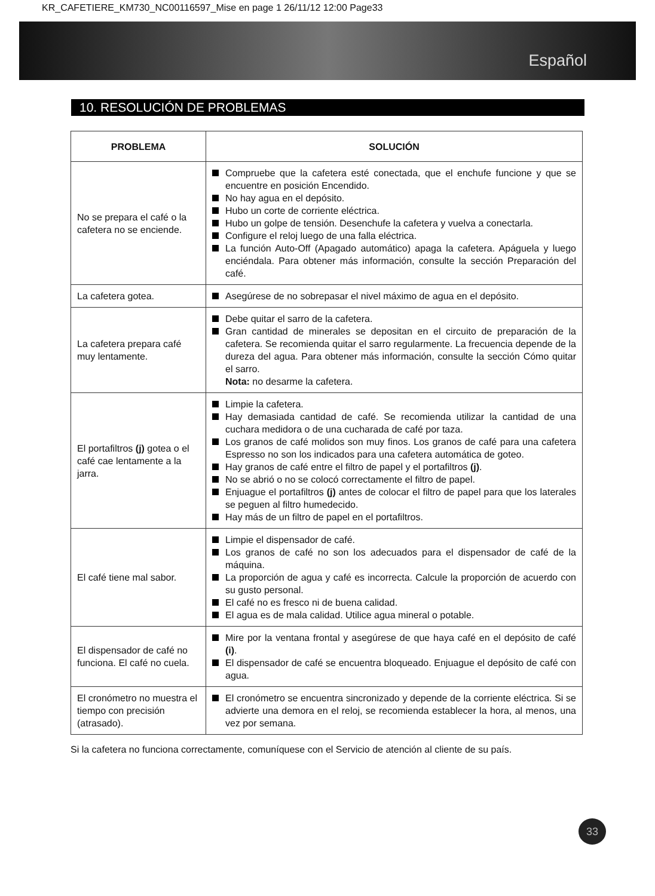KR_CAFETIERE_KM730_NC00116597_Mise en page 1 26/11/12 12:00 Page33
Español
10. RESOLUCIÓN DE PROBLEMAS
| PROBLEMA | SOLUCIÓN |
| --- | --- |
| No se prepara el café o la cafetera no se enciende. | Compruebe que la cafetera esté conectada, que el enchufe funcione y que se encuentre en posición Encendido. No hay agua en el depósito. Hubo un corte de corriente eléctrica. Hubo un golpe de tensión. Desenchufe la cafetera y vuelva a conectarla. Configure el reloj luego de una falla eléctrica. La función Auto-Off (Apagado automático) apaga la cafetera. Apáguela y luego enciéndala. Para obtener más información, consulte la sección Preparación del café. |
| La cafetera gotea. | Asegúrese de no sobrepasar el nivel máximo de agua en el depósito. |
| La cafetera prepara café muy lentamente. | Debe quitar el sarro de la cafetera. Gran cantidad de minerales se depositan en el circuito de preparación de la cafetera. Se recomienda quitar el sarro regularmente. La frecuencia depende de la dureza del agua. Para obtener más información, consulte la sección Cómo quitar el sarro. Nota: no desarme la cafetera. |
| El portafiltros (j) gotea o el café cae lentamente a la jarra. | Limpie la cafetera. Hay demasiada cantidad de café. Se recomienda utilizar la cantidad de una cuchara medidora o de una cucharada de café por taza. Los granos de café molidos son muy finos. Los granos de café para una cafetera Espresso no son los indicados para una cafetera automática de goteo. Hay granos de café entre el filtro de papel y el portafiltros (j) . No se abrió o no se colocó correctamente el filtro de papel. Enjuague el portafiltros (j) antes de colocar el filtro de papel para que los laterales se peguen al filtro humedecido. Hay más de un filtro de papel en el portafiltros. |
| El café tiene mal sabor. | Limpie el dispensador de café. Los granos de café no son los adecuados para el dispensador de café de la máquina. La proporción de agua y café es incorrecta. Calcule la proporción de acuerdo con su gusto personal. El café no es fresco ni de buena calidad. El agua es de mala calidad. Utilice agua mineral o potable. |
| El dispensador de café no funciona. El café no cuela. | Mire por la ventana frontal y asegúrese de que haya café en el depósito de café (i) . El dispensador de café se encuentra bloqueado. Enjuague el depósito de café con agua. |
| El cronómetro no muestra el tiempo con precisión (atrasado). | El cronómetro se encuentra sincronizado y depende de la corriente eléctrica. Si se advierte una demora en el reloj, se recomienda establecer la hora, al menos, una vez por semana. |
Si la cafetera no funciona correctamente, comuníquese con el Servicio de atención al cliente de su país.
33